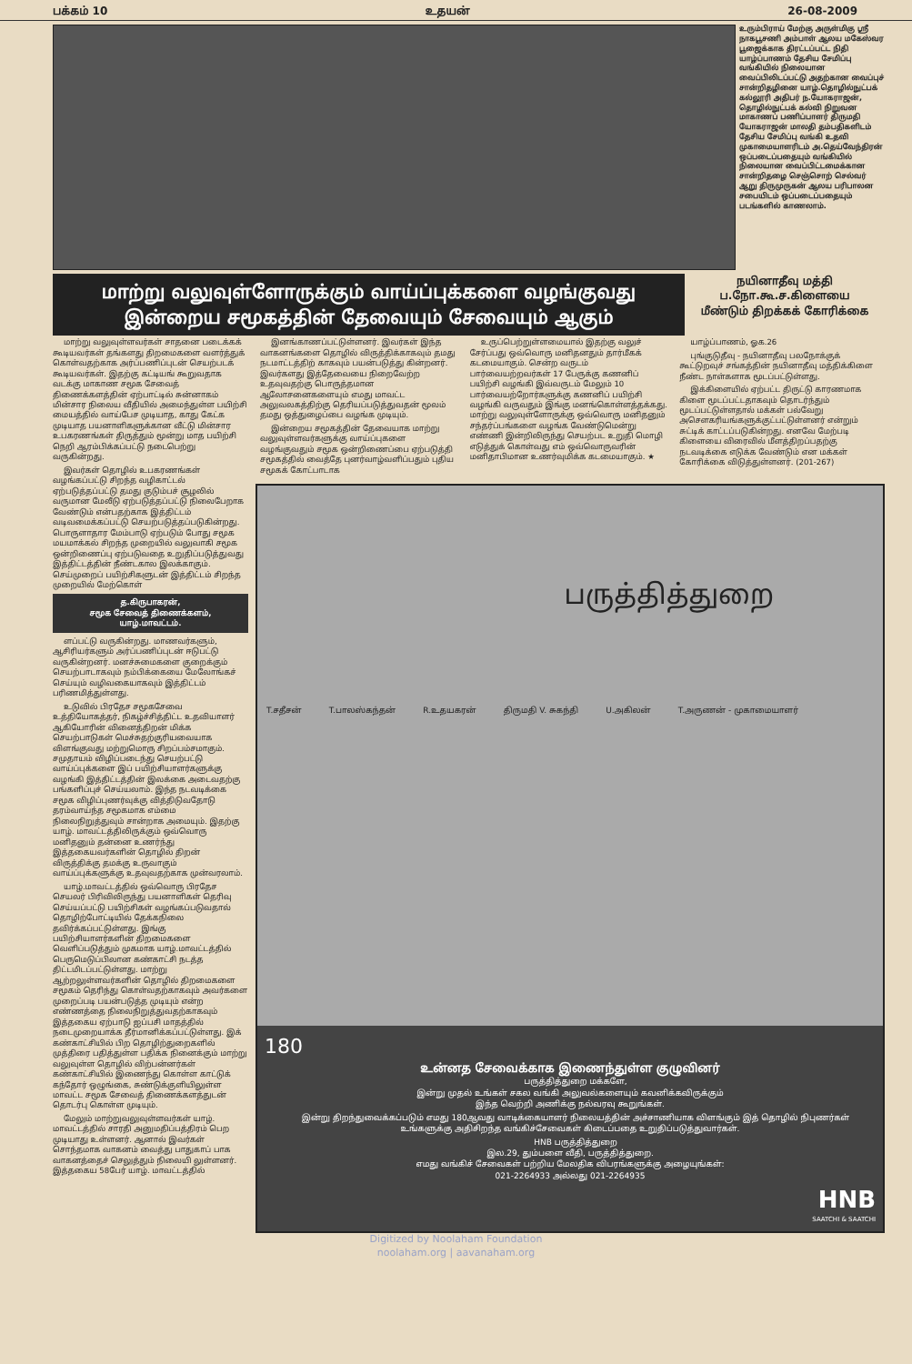பக்கம் 10 உதயன் 26-08-2009
உரும்பிராய் மேற்கு அருள்மிகு ஸ்ரீ நாகபூசணி அம்பாள் ஆலய மகேஸ்வர பூஜைக்காக திரட்டப்பட்ட நிதி யாழ்ப்பாணம் தேசிய சேமிப்பு வங்கியில் நிலையான வைப்பிலிடப்பட்டு அதற்கான வைப்புச் சான்றிதழினை யாழ்.தொழில்நுட்பக் கல்லூரி அதிபர் ந.யோகராஜன், தொழில்நுட்பக் கல்வி நிறுவன மாகாணப் பணிப்பாளர் திருமதி யோகராஜன் மாலதி தம்பதிகளிடம் தேசிய சேமிப்பு வங்கி உதவி முகாமையாளரிடம் அ.தெய்வேந்திரன் ஒப்படைப்பதையும் வங்கியில் நிலையான வைப்பிட்டமைக்கான சான்றிதழை செஞ்சொற் செல்வர் ஆறு திருமுருகன் ஆலய பரிபாலன சபையிடம் ஒப்படைப்பதையும் படங்களில் காணலாம்.
மாற்று வலுவுள்ளோருக்கும் வாய்ப்புக்களை வழங்குவது
இன்றைய சமூகத்தின் தேவையும் சேவையும் ஆகும்
நயினாதீவு மத்தி
ப.நோ.கூ.ச.கிளையை
மீண்டும் திறக்கக் கோரிக்கை
மாற்று வலுவுள்ளவர்கள் சாதனை படைக்கக் கூடியவர்கள் தங்களது திறமைகளை வளர்த்துக் கொள்வதற்காக அர்ப்பணிப்புடன் செயற்படக் கூடியவர்கள். இதற்கு கட்டியங் கூறுவதாக வடக்கு மாகாண சமூக சேவைத் திணைக்களத்தின் ஏற்பாட்டில் சுன்னாகம் மின்சார நிலைய வீதியில் அமைந்துள்ள பயிற்சி மையத்தில் வாய்பேச முடியாத, காது கேட்க முடியாத பயனாளிகளுக்கான வீட்டு மின்சார உபகரணங்கள் திருத்தும் மூன்று மாத பயிற்சி நெறி ஆரம்பிக்கப்பட்டு நடைபெற்று வருகின்றது.
இவர்கள் தொழில் உபகரணங்கள் வழங்கப்பட்டு சிறந்த வழிகாட்டல் ஏற்படுத்தப்பட்டு தமது குடும்பச் சூழலில் வருமான மேலீடு ஏற்படுத்தப்பட்டு நிலைபேறாக வேண்டும் என்பதற்காக இத்திட்டம் வடிவமைக்கப்பட்டு செயற்படுத்தப்படுகின்றது. பொருளாதார மேம்பாடு ஏற்படும் போது சமூக மயமாக்கல் சிறந்த முறையில் வலுவாகி சமூக ஒன்றிணைப்பு ஏற்படுவதை உறுதிப்படுத்துவது இத்திட்டத்தின் நீண்டகால இலக்காகும். செய்முறைப் பயிற்சிகளுடன் இத்திட்டம் சிறந்த முறையில் மேற்கொள்
த.கிருபாகரன்,
சமூக சேவைத் திணைக்களம்,
யாழ்.மாவட்டம்.
ளப்பட்டு வருகின்றது. மாணவர்களும், ஆசிரியர்களும் அர்ப்பணிப்புடன் ஈடுபட்டு வருகின்றனர். மனச்சுமைகளை குறைக்கும் செயற்பாடாகவும் நம்பிக்கையை மேலோங்கச் செய்யும் வழிவகையாகவும் இத்திட்டம் பரிணமித்துள்ளது.
உடுவில் பிரதேச சமூகசேவை உத்தியோகத்தர், நிகழ்ச்சித்திட்ட உதவியாளர் ஆகியோரின் வினைத்திறன் மிக்க செயற்பாடுகள் மெச்சுதற்குரியவையாக விளங்குவது மற்றுமொரு சிறப்பம்சமாகும். சமுதாயம் விழிப்படைந்து செயற்பட்டு வாய்ப்புக்களை இப் பயிற்சியாளர்களுக்கு வழங்கி இத்திட்டத்தின் இலக்கை அடைவதற்கு பங்களிப்புச் செய்யலாம். இந்த நடவடிக்கை சமூக விழிப்புணர்வுக்கு வித்திடுவதோடு தரம்வாய்ந்த சமூகமாக எம்மை நிலைநிறுத்துவும் சான்றாக அமையும். இதற்கு யாழ். மாவட்டத்திலிருக்கும் ஒவ்வொரு மனிதனும் தன்னை உணர்ந்து இத்தகையவர்களின் தொழில் திறன் விருத்திக்கு தமக்கு உருவாகும் வாய்ப்புக்களுக்கு உதவுவதற்காக முன்வரலாம்.
யாழ்.மாவட்டத்தில் ஒவ்வொரு பிரதேச செயலர் பிரிவிலிருந்து பயனாளிகள் தெரிவு செய்யப்பட்டு பயிற்சிகள் வழங்கப்படுவதால் தொழிற்போட்டியில் தேக்கநிலை தவிர்க்கப்பட்டுள்ளது. இங்கு பயிற்சியாளர்களின் திறமைகளை வெளிப்படுத்தும் முகமாக யாழ்.மாவட்டத்தில் பெருமெடுப்பிலான கண்காட்சி நடத்த திட்டமிடப்பட்டுள்ளது. மாற்று ஆற்றலுள்ளவர்களின் தொழில் திறமைகளை சமூகம் தெரிந்து கொள்வதற்காகவும் அவர்களை முறைப்படி பயன்படுத்த முடியும் என்ற எண்ணத்தை நிலைநிறுத்துவதற்காகவும் இத்தகைய ஏற்பாடு ஐப்பசி மாதத்தில் நடைமுறையாக்க தீர்மானிக்கப்பட்டுள்ளது. இக் கண்காட்சியில் பிற தொழிற்துறைகளில் முத்திரை பதித்துள்ள பதிக்க நினைக்கும் மாற்று வலுவுள்ள தொழில் விற்பன்னர்கள் கண்காட்சியில் இணைந்து கொள்ள காட்டுக் கந்தோர் ஒழுங்கை, சுண்டுக்குளியிலுள்ள மாவட்ட சமூக சேவைத் திணைக்களத்துடன் தொடர்பு கொள்ள முடியும்.
மேலும் மாற்றுவலுவுள்ளவர்கள் யாழ். மாவட்டத்தில் சாரதி அனுமதிப்பத்திரம் பெற முடியாது உள்ளனர். ஆனால் இவர்கள் சொந்தமாக வாகனம் வைத்து பாதுகாப் பாக வாகனத்தைச் செலுத்தும் நிலையி லுள்ளனர். இத்தகைய 58பேர் யாழ். மாவட்டத்தில்
இனங்காணப்பட்டுள்ளனர். இவர்கள் இந்த வாகனங்களை தொழில் விருத்திக்காகவும் தமது நடமாட்டத்திற் காகவும் பயன்படுத்து கின்றனர். இவர்களது இத்தேவையை நிறைவேற்ற உதவுவதற்கு பொருத்தமான ஆலோசனைகளையும் எமது மாவட்ட அலுவலகத்திற்கு தெரியப்படுத்துவதன் மூலம் தமது ஒத்துழைப்பை வழங்க முடியும்.
இன்றைய சமூகத்தின் தேவையாக மாற்று வலுவுள்ளவர்களுக்கு வாய்ப்புகளை வழங்குவதும் சமூக ஒன்றிணைப்பை ஏற்படுத்தி சமூகத்தில் வைத்தே புனர்வாழ்வளிப்பதும் புதிய சமூகக் கோட்பாடாக
உருப்பெற்றுள்ளமையால் இதற்கு வலுச் சேர்ப்பது ஒவ்வொரு மனிதனதும் தார்மீகக் கடமையாகும். சென்ற வருடம் பார்வையற்றவர்கள் 17 பேருக்கு கணனிப் பயிற்சி வழங்கி இவ்வருடம் மேலும் 10 பார்வையற்றோர்களுக்கு கணனிப் பயிற்சி வழங்கி வருவதும் இங்கு மனங்கொள்ளத்தக்கது. மாற்று வலுவுள்ளோருக்கு ஒவ்வொரு மனிதனும் சந்தர்ப்பங்களை வழங்க வேண்டுமென்று எண்ணி இன்றிலிருந்து செயற்பட உறுதி மொழி எடுத்துக் கொள்வது எம் ஒவ்வொருவரின் மனிதாபிமான உணர்வுமிக்க கடமையாகும். ★
யாழ்ப்பாணம், ஓக.26
புங்குடுதீவு - நயினாதீவு பலநோக்குக் கூட்டுறவுச் சங்கத்தின் நயினாதீவு மத்திக்கிளை நீண்ட நாள்களாக மூடப்பட்டுள்ளது.
இக்கிளையில் ஏற்பட்ட திருட்டு காரணமாக கிளை மூடப்பட்டதாகவும் தொடர்ந்தும் மூடப்பட்டுள்ளதால் மக்கள் பல்வேறு அசௌகரியங்களுக்குட்பட்டுள்ளனர் என்றும் சுட்டிக் காட்டப்படுகின்றது. எனவே மேற்படி கிளையை விரைவில் மீளத்திறப்பதற்கு நடவடிக்கை எடுக்க வேண்டும் என மக்கள் கோரிக்கை விடுத்துள்ளனர். (201-267)
பருத்தித்துறை
T.சதீசன் T.பாலஸ்கந்தன் R.உதயகரன் திருமதி V. சுகந்தி U.அகிலன் T.அருணன் - முகாமையாளர்
180
உன்னத சேவைக்காக இணைந்துள்ள குழுவினர்
பருத்தித்துறை மக்களே,
இன்று முதல் உங்கள் சகல வங்கி அலுவல்களையும் கவனிக்கவிருக்கும்
இந்த வெற்றி அணிக்கு நல்வரவு கூறுங்கள்.
இன்று திறந்துவைக்கப்படும் எமது 180ஆவது வாடிக்கையாளர் நிலையத்தின் அச்சாணியாக விளங்கும் இத் தொழில் நிபுணர்கள் உங்களுக்கு அதிசிறந்த வங்கிச்சேவைகள் கிடைப்பதை உறுதிப்படுத்துவார்கள்.
HNB பருத்தித்துறை
இல.29, தும்பளை வீதி, பருத்தித்துறை.
எமது வங்கிச் சேவைகள் பற்றிய மேலதிக விபரங்களுக்கு அழையுங்கள்:
021-2264933 அல்லது 021-2264935
HNB
SAATCHI & SAATCHI
Digitized by Noolaham Foundation
noolaham.org | aavanaham.org